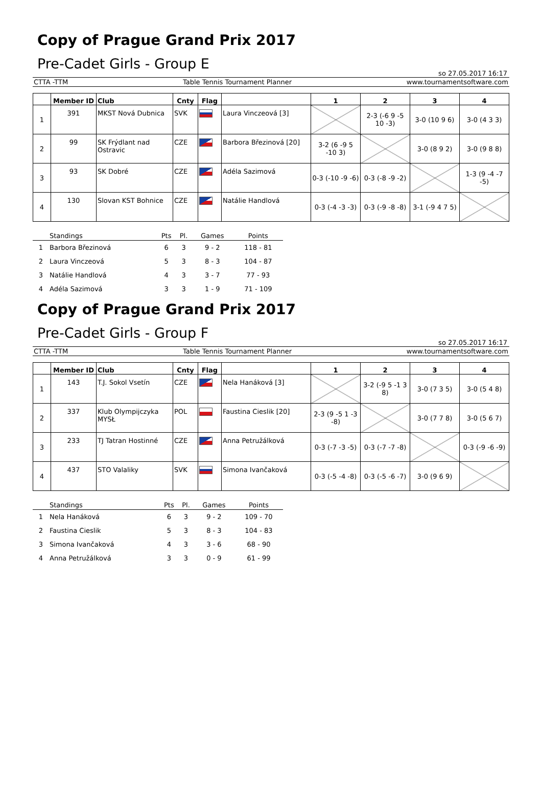Copy of Prague Grand Prix 2017
Pre-Cadet Girls - Group E
so 27.05.2017 16:17
CTTA -TTM Table Tennis Tournament Planner www.tournamentsoftware.com
| | Member ID | Club | Cnty | Flag | | 1 | 2 | 3 | 4 |
| --- | --- | --- | --- | --- | --- | --- | --- | --- | --- |
| 1 | 391 | MKST Nová Dubnica | SVK | | Laura Vinczeová [3] | | 2-3 (-6 9 -5 10 -3) | 3-0 (10 9 6) | 3-0 (4 3 3) |
| 2 | 99 | SK Frýdlant nad Ostravic | CZE | | Barbora Březinová [20] | 3-2 (6 -9 5 -10 3) | | 3-0 (8 9 2) | 3-0 (9 8 8) |
| 3 | 93 | SK Dobré | CZE | | Adéla Sazimová | 0-3 (-10 -9 -6) | 0-3 (-8 -9 -2) | | 1-3 (9 -4 -7 -5) |
| 4 | 130 | Slovan KST Bohnice | CZE | | Natálie Handlová | 0-3 (-4 -3 -3) | 0-3 (-9 -8 -8) | 3-1 (-9 4 7 5) | |
| | Standings | Pts | Pl. | Games | Points |
| --- | --- | --- | --- | --- | --- |
| 1 | Barbora Březinová | 6 | 3 | 9 - 2 | 118 - 81 |
| 2 | Laura Vinczeová | 5 | 3 | 8 - 3 | 104 - 87 |
| 3 | Natálie Handlová | 4 | 3 | 3 - 7 | 77 - 93 |
| 4 | Adéla Sazimová | 3 | 3 | 1 - 9 | 71 - 109 |
Copy of Prague Grand Prix 2017
Pre-Cadet Girls - Group F
so 27.05.2017 16:17
CTTA -TTM Table Tennis Tournament Planner www.tournamentsoftware.com
| | Member ID | Club | Cnty | Flag | | 1 | 2 | 3 | 4 |
| --- | --- | --- | --- | --- | --- | --- | --- | --- | --- |
| 1 | 143 | T.J. Sokol Vsetín | CZE | | Nela Hanáková [3] | | 3-2 (-9 5 -1 3 8) | 3-0 (7 3 5) | 3-0 (5 4 8) |
| 2 | 337 | Klub Olympijczyka MYSŁ | POL | | Faustina Cieslik [20] | 2-3 (9 -5 1 -3 -8) | | 3-0 (7 7 8) | 3-0 (5 6 7) |
| 3 | 233 | TJ Tatran Hostinné | CZE | | Anna Petružálková | 0-3 (-7 -3 -5) | 0-3 (-7 -7 -8) | | 0-3 (-9 -6 -9) |
| 4 | 437 | STO Valaliky | SVK | | Simona Ivančaková | 0-3 (-5 -4 -8) | 0-3 (-5 -6 -7) | 3-0 (9 6 9) | |
| | Standings | Pts | Pl. | Games | Points |
| --- | --- | --- | --- | --- | --- |
| 1 | Nela Hanáková | 6 | 3 | 9 - 2 | 109 - 70 |
| 2 | Faustina Cieslik | 5 | 3 | 8 - 3 | 104 - 83 |
| 3 | Simona Ivančaková | 4 | 3 | 3 - 6 | 68 - 90 |
| 4 | Anna Petružálková | 3 | 3 | 0 - 9 | 61 - 99 |